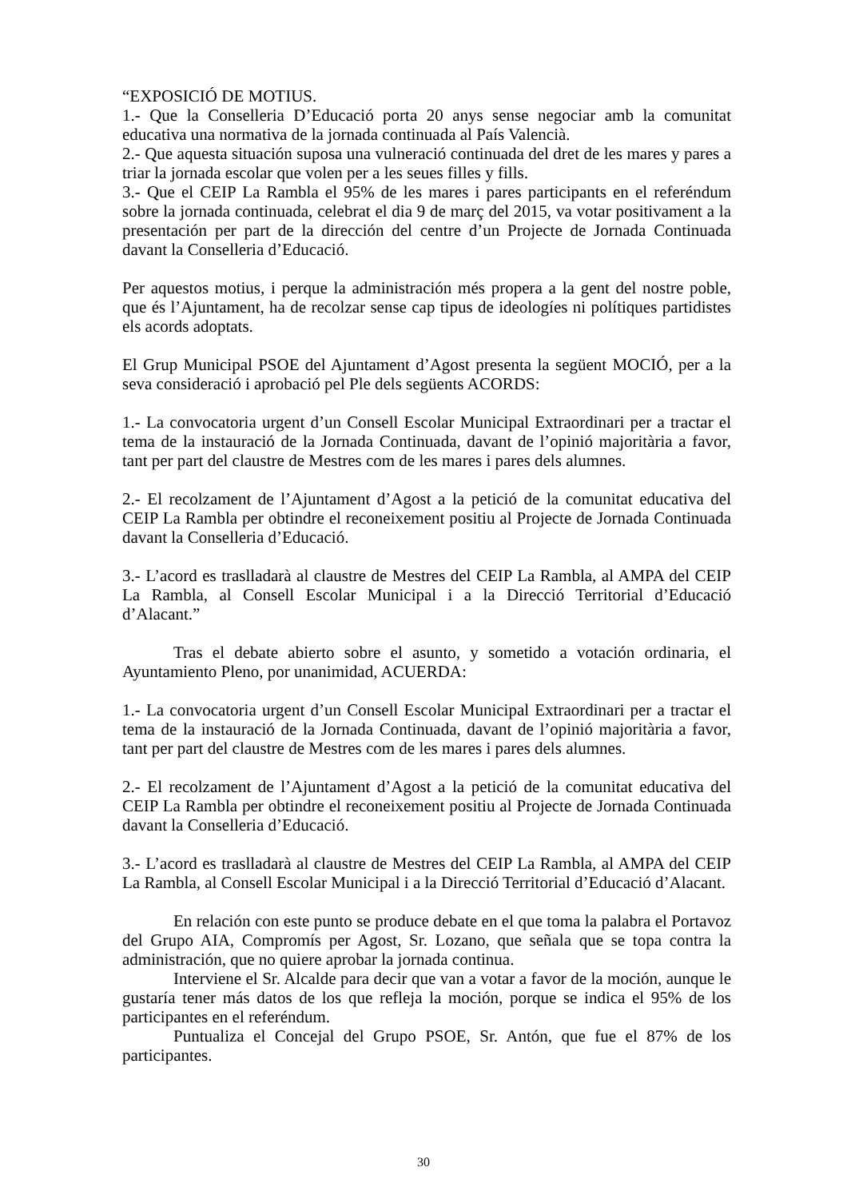“EXPOSICIÓ DE MOTIUS.
1.- Que la Conselleria D’Educació porta 20 anys sense negociar amb la comunitat educativa una normativa de la jornada continuada al País Valencià.
2.- Que aquesta situación suposa una vulneració continuada del dret de les mares y pares a triar la jornada escolar que volen per a les seues filles y fills.
3.- Que el CEIP La Rambla el 95% de les mares i pares participants en el referéndum sobre la jornada continuada, celebrat el dia 9 de març del 2015, va votar positivament a la presentación per part de la dirección del centre d’un Projecte de Jornada Continuada davant la Conselleria d’Educació.
Per aquestos motius, i perque la administración més propera a la gent del nostre poble, que és l’Ajuntament, ha de recolzar sense cap tipus de ideologíes ni polítiques partidistes els acords adoptats.
El Grup Municipal PSOE del Ajuntament d’Agost presenta la següent MOCIÓ, per a la seva consideració i aprobació pel Ple dels següents ACORDS:
1.- La convocatoria urgent d’un Consell Escolar Municipal Extraordinari per a tractar el tema de la instauració de la Jornada Continuada, davant de l’opinió majoritària a favor, tant per part del claustre de Mestres com de les mares i pares dels alumnes.
2.- El recolzament de l’Ajuntament d’Agost a la petició de la comunitat educativa del CEIP La Rambla per obtindre el reconeixement positiu al Projecte de Jornada Continuada davant la Conselleria d’Educació.
3.- L’acord es traslladarà al claustre de Mestres del CEIP La Rambla, al AMPA del CEIP La Rambla, al Consell Escolar Municipal i a la Direcció Territorial d’Educació d’Alacant.”
Tras el debate abierto sobre el asunto, y sometido a votación ordinaria, el Ayuntamiento Pleno, por unanimidad, ACUERDA:
1.- La convocatoria urgent d’un Consell Escolar Municipal Extraordinari per a tractar el tema de la instauració de la Jornada Continuada, davant de l’opinió majoritària a favor, tant per part del claustre de Mestres com de les mares i pares dels alumnes.
2.- El recolzament de l’Ajuntament d’Agost a la petició de la comunitat educativa del CEIP La Rambla per obtindre el reconeixement positiu al Projecte de Jornada Continuada davant la Conselleria d’Educació.
3.- L’acord es traslladarà al claustre de Mestres del CEIP La Rambla, al AMPA del CEIP La Rambla, al Consell Escolar Municipal i a la Direcció Territorial d’Educació d’Alacant.
En relación con este punto se produce debate en el que toma la palabra el Portavoz del Grupo AIA, Compromís per Agost, Sr. Lozano, que señala que se topa contra la administración, que no quiere aprobar la jornada continua.
Interviene el Sr. Alcalde para decir que van a votar a favor de la moción, aunque le gustaría tener más datos de los que refleja la moción, porque se indica el 95% de los participantes en el referéndum.
Puntualiza el Concejal del Grupo PSOE, Sr. Antón, que fue el 87% de los participantes.
30